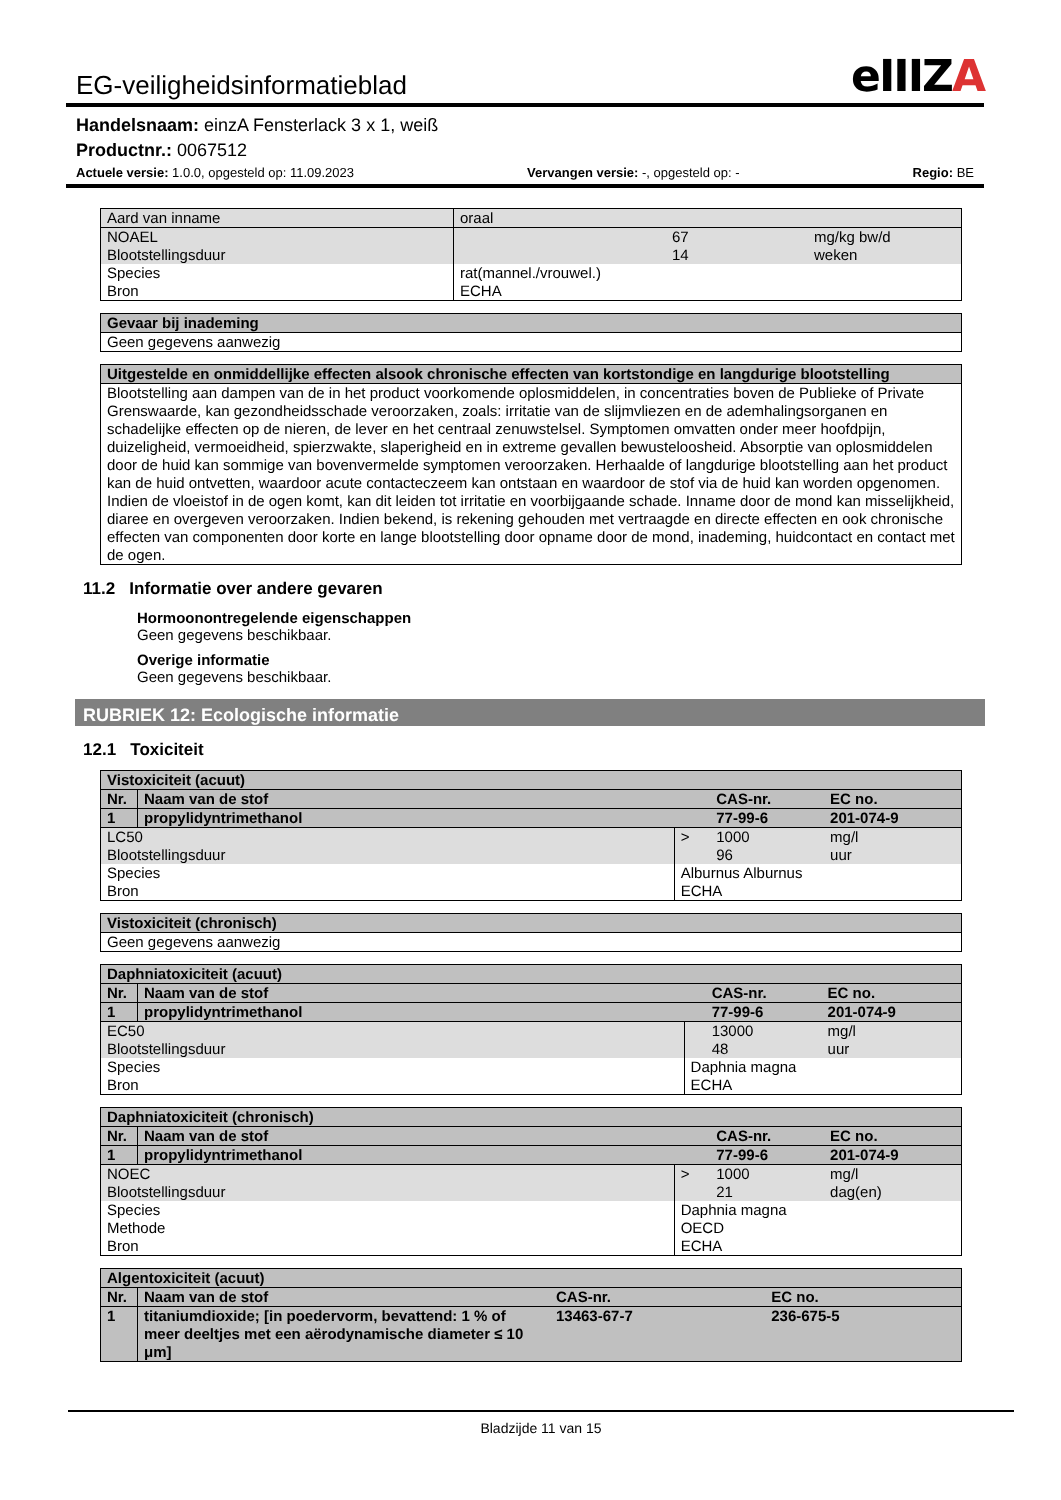EG-veiligheidsinformatieblad eIIIZA
Handelsnaam: einzA Fensterlack 3 x 1, weiß
Productnr.: 0067512
Actuele versie: 1.0.0, opgesteld op: 11.09.2023 Vervangen versie: -, opgesteld op: - Regio: BE
| Aard van inname | oraal | | |
| NOAEL Blootstellingsduur | | 67 14 | mg/kg bw/d weken |
| Species Bron | rat(mannel./vrouwel.) ECHA | | |
| Gevaar bij inademing |
| Geen gegevens aanwezig |
| Uitgestelde en onmiddellijke effecten alsook chronische effecten van kortstondige en langdurige blootstelling |
| Blootstelling aan dampen van de in het product voorkomende oplosmiddelen, in concentraties boven de Publieke of Private Grenswaarde, kan gezondheidsschade veroorzaken, zoals: irritatie van de slijmvliezen en de ademhalingsorganen en schadelijke effecten op de nieren, de lever en het centraal zenuwstelsel. Symptomen omvatten onder meer hoofdpijn, duizeligheid, vermoeidheid, spierzwakte, slaperigheid en in extreme gevallen bewusteloosheid. Absorptie van oplosmiddelen door de huid kan sommige van bovenvermelde symptomen veroorzaken. Herhaalde of langdurige blootstelling aan het product kan de huid ontvetten, waardoor acute contacteczeem kan ontstaan en waardoor de stof via de huid kan worden opgenomen. Indien de vloeistof in de ogen komt, kan dit leiden tot irritatie en voorbijgaande schade. Inname door de mond kan misselijkheid, diaree en overgeven veroorzaken. Indien bekend, is rekening gehouden met vertraagde en directe effecten en ook chronische effecten van componenten door korte en lange blootstelling door opname door de mond, inademing, huidcontact en contact met de ogen. |
11.2 Informatie over andere gevaren
Hormoonontregelende eigenschappen
Geen gegevens beschikbaar.
Overige informatie
Geen gegevens beschikbaar.
RUBRIEK 12: Ecologische informatie
12.1 Toxiciteit
| Vistoxiciteit (acuut) | | | | |
| Nr. | Naam van de stof | | CAS-nr. | EC no. |
| 1 | propylidyntrimethanol | | 77-99-6 | 201-074-9 |
| LC50 Blootstellingsduur | | > | 1000 96 | mg/l uur |
| Species Bron | | Alburnus Alburnus ECHA | | |
| Vistoxiciteit (chronisch) |
| Geen gegevens aanwezig |
| Daphniatoxiciteit (acuut) | | | | |
| Nr. | Naam van de stof | | CAS-nr. | EC no. |
| 1 | propylidyntrimethanol | | 77-99-6 | 201-074-9 |
| EC50 Blootstellingsduur | | | 13000 48 | mg/l uur |
| Species Bron | | Daphnia magna ECHA | | |
| Daphniatoxiciteit (chronisch) | | | | |
| Nr. | Naam van de stof | | CAS-nr. | EC no. |
| 1 | propylidyntrimethanol | | 77-99-6 | 201-074-9 |
| NOEC Blootstellingsduur | | > | 1000 21 | mg/l dag(en) |
| Species Methode Bron | | Daphnia magna OECD ECHA | | |
| Algentoxiciteit (acuut) | | | |
| Nr. | Naam van de stof | CAS-nr. | EC no. |
| 1 | titaniumdioxide; [in poedervorm, bevattend: 1 % of meer deeltjes met een aërodynamische diameter ≤ 10 μm] | 13463-67-7 | 236-675-5 |
Bladzijde 11 van 15